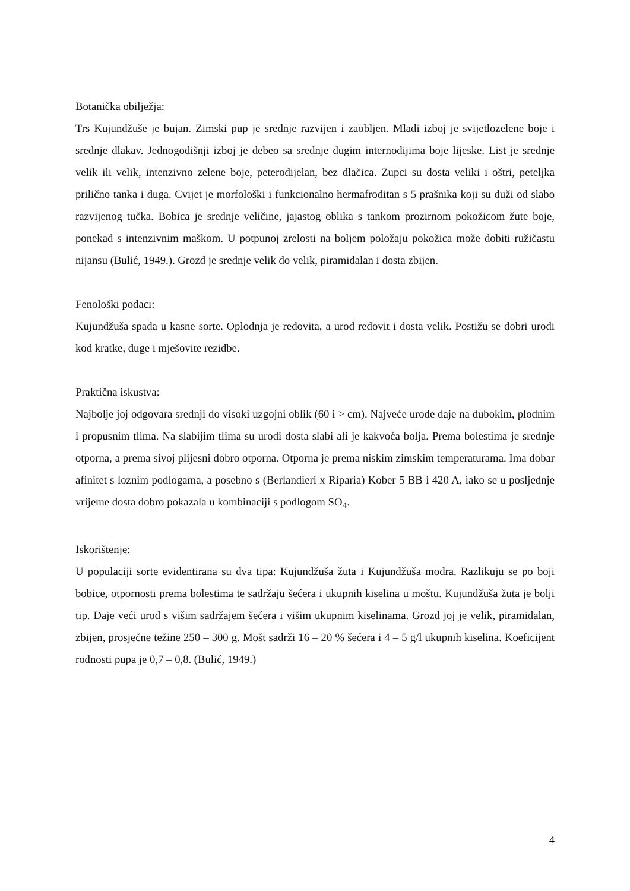Botanička obilježja:
Trs Kujundžuše je bujan. Zimski pup je srednje razvijen i zaobljen. Mladi izboj je svijetlozelene boje i srednje dlakav. Jednogodišnji izboj je debeo sa srednje dugim internodijima boje lijeske. List je srednje velik ili velik, intenzivno zelene boje, peterodijelan, bez dlačica. Zupci su dosta veliki i oštri, peteljka prilično tanka i duga. Cvijet je morfološki i funkcionalno hermafroditan s 5 prašnika koji su duži od slabo razvijenog tučka. Bobica je srednje veličine, jajastog oblika s tankom prozirnom pokožicom žute boje, ponekad s intenzivnim maškom. U potpunoj zrelosti na boljem položaju pokožica može dobiti ružičastu nijansu (Bulić, 1949.). Grozd je srednje velik do velik, piramidalan i dosta zbijen.
Fenološki podaci:
Kujundžuša spada u kasne sorte. Oplodnja je redovita, a urod redovit i dosta velik. Postižu se dobri urodi kod kratke, duge i mješovite rezidbe.
Praktična iskustva:
Najbolje joj odgovara srednji do visoki uzgojni oblik (60 i > cm). Najveće urode daje na dubokim, plodnim i propusnim tlima. Na slabijim tlima su urodi dosta slabi ali je kakvoća bolja. Prema bolestima je srednje otporna, a prema sivoj plijesni dobro otporna. Otporna je prema niskim zimskim temperaturama. Ima dobar afinitet s loznim podlogama, a posebno s (Berlandieri x Riparia) Kober 5 BB i 420 A, iako se u posljednje vrijeme dosta dobro pokazala u kombinaciji s podlogom SO<sub>4</sub>.
Iskorištenje:
U populaciji sorte evidentirana su dva tipa: Kujundžuša žuta i Kujundžuša modra. Razlikuju se po boji bobice, otpornosti prema bolestima te sadržaju šećera i ukupnih kiselina u moštu. Kujundžuša žuta je bolji tip. Daje veći urod s višim sadržajem šećera i višim ukupnim kiselinama. Grozd joj je velik, piramidalan, zbijen, prosječne težine 250 – 300 g. Mošt sadrži 16 – 20 % šećera i 4 – 5 g/l ukupnih kiselina. Koeficijent rodnosti pupa je 0,7 – 0,8. (Bulić, 1949.)
4